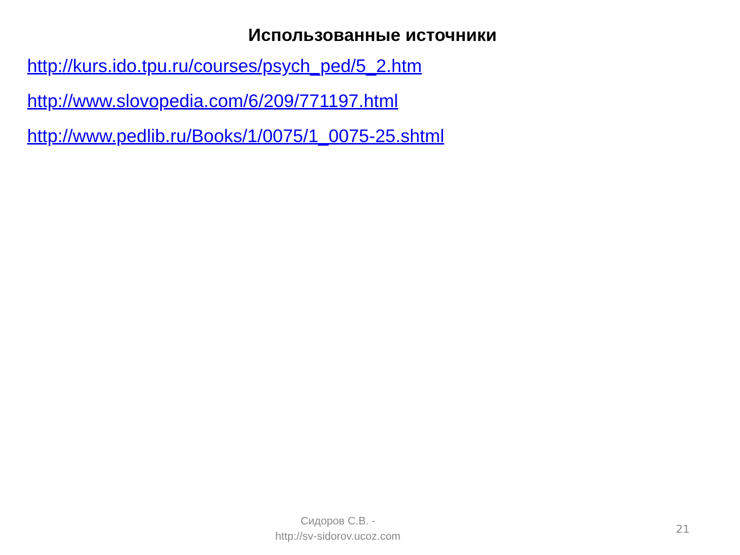Использованные источники
http://kurs.ido.tpu.ru/courses/psych_ped/5_2.htm
http://www.slovopedia.com/6/209/771197.html
http://www.pedlib.ru/Books/1/0075/1_0075-25.shtml
Сидоров С.В. -
http://sv-sidorov.ucoz.com
21